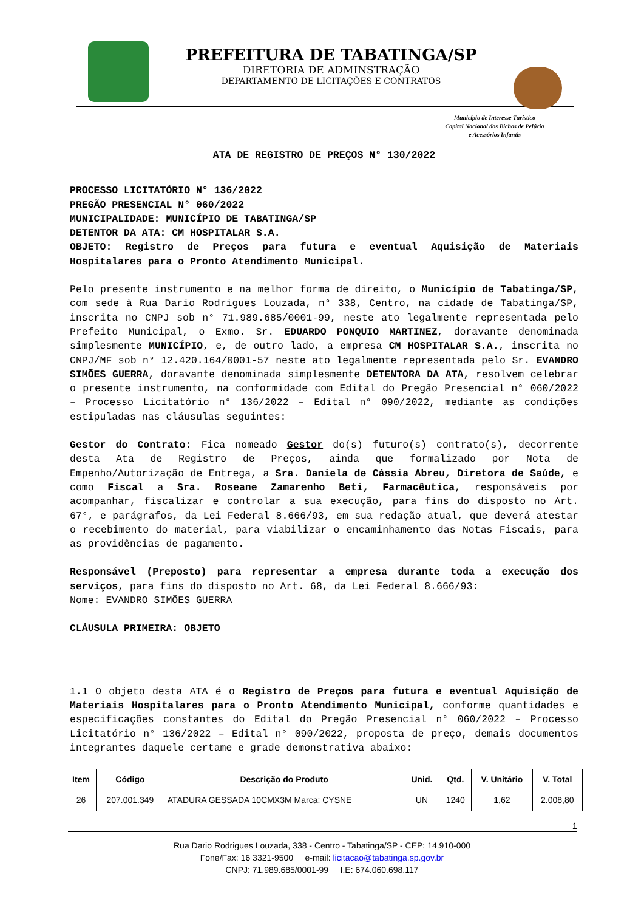PREFEITURA DE TABATINGA/SP
DIRETORIA DE ADMINSTRAÇÃO
DEPARTAMENTO DE LICITAÇÕES E CONTRATOS
Município de Interesse Turístico
Capital Nacional dos Bichos de Pelúcia
e Acessórios Infantis
ATA DE REGISTRO DE PREÇOS N° 130/2022
PROCESSO LICITATÓRIO N° 136/2022
PREGÃO PRESENCIAL N° 060/2022
MUNICIPALIDADE: MUNICÍPIO DE TABATINGA/SP
DETENTOR DA ATA: CM HOSPITALAR S.A.
OBJETO: Registro de Preços para futura e eventual Aquisição de Materiais Hospitalares para o Pronto Atendimento Municipal.
Pelo presente instrumento e na melhor forma de direito, o Município de Tabatinga/SP, com sede à Rua Dario Rodrigues Louzada, n° 338, Centro, na cidade de Tabatinga/SP, inscrita no CNPJ sob n° 71.989.685/0001-99, neste ato legalmente representada pelo Prefeito Municipal, o Exmo. Sr. EDUARDO PONQUIO MARTINEZ, doravante denominada simplesmente MUNICÍPIO, e, de outro lado, a empresa CM HOSPITALAR S.A., inscrita no CNPJ/MF sob n° 12.420.164/0001-57 neste ato legalmente representada pelo Sr. EVANDRO SIMÕES GUERRA, doravante denominada simplesmente DETENTORA DA ATA, resolvem celebrar o presente instrumento, na conformidade com Edital do Pregão Presencial n° 060/2022 – Processo Licitatório n° 136/2022 – Edital n° 090/2022, mediante as condições estipuladas nas cláusulas seguintes:
Gestor do Contrato: Fica nomeado Gestor do(s) futuro(s) contrato(s), decorrente desta Ata de Registro de Preços, ainda que formalizado por Nota de Empenho/Autorização de Entrega, a Sra. Daniela de Cássia Abreu, Diretora de Saúde, e como Fiscal a Sra. Roseane Zamarenho Beti, Farmacêutica, responsáveis por acompanhar, fiscalizar e controlar a sua execução, para fins do disposto no Art. 67°, e parágrafos, da Lei Federal 8.666/93, em sua redação atual, que deverá atestar o recebimento do material, para viabilizar o encaminhamento das Notas Fiscais, para as providências de pagamento.
Responsável (Preposto) para representar a empresa durante toda a execução dos serviços, para fins do disposto no Art. 68, da Lei Federal 8.666/93:
Nome: EVANDRO SIMÕES GUERRA
CLÁUSULA PRIMEIRA: OBJETO
1.1 O objeto desta ATA é o Registro de Preços para futura e eventual Aquisição de Materiais Hospitalares para o Pronto Atendimento Municipal, conforme quantidades e especificações constantes do Edital do Pregão Presencial n° 060/2022 – Processo Licitatório n° 136/2022 – Edital n° 090/2022, proposta de preço, demais documentos integrantes daquele certame e grade demonstrativa abaixo:
| Item | Código | Descrição do Produto | Unid. | Qtd. | V. Unitário | V. Total |
| --- | --- | --- | --- | --- | --- | --- |
| 26 | 207.001.349 | ATADURA GESSADA 10CMX3M Marca: CYSNE | UN | 1240 | 1,62 | 2.008,80 |
1
Rua Dario Rodrigues Louzada, 338 - Centro - Tabatinga/SP - CEP: 14.910-000
Fone/Fax: 16 3321-9500 e-mail: licitacao@tabatinga.sp.gov.br
CNPJ: 71.989.685/0001-99 I.E: 674.060.698.117